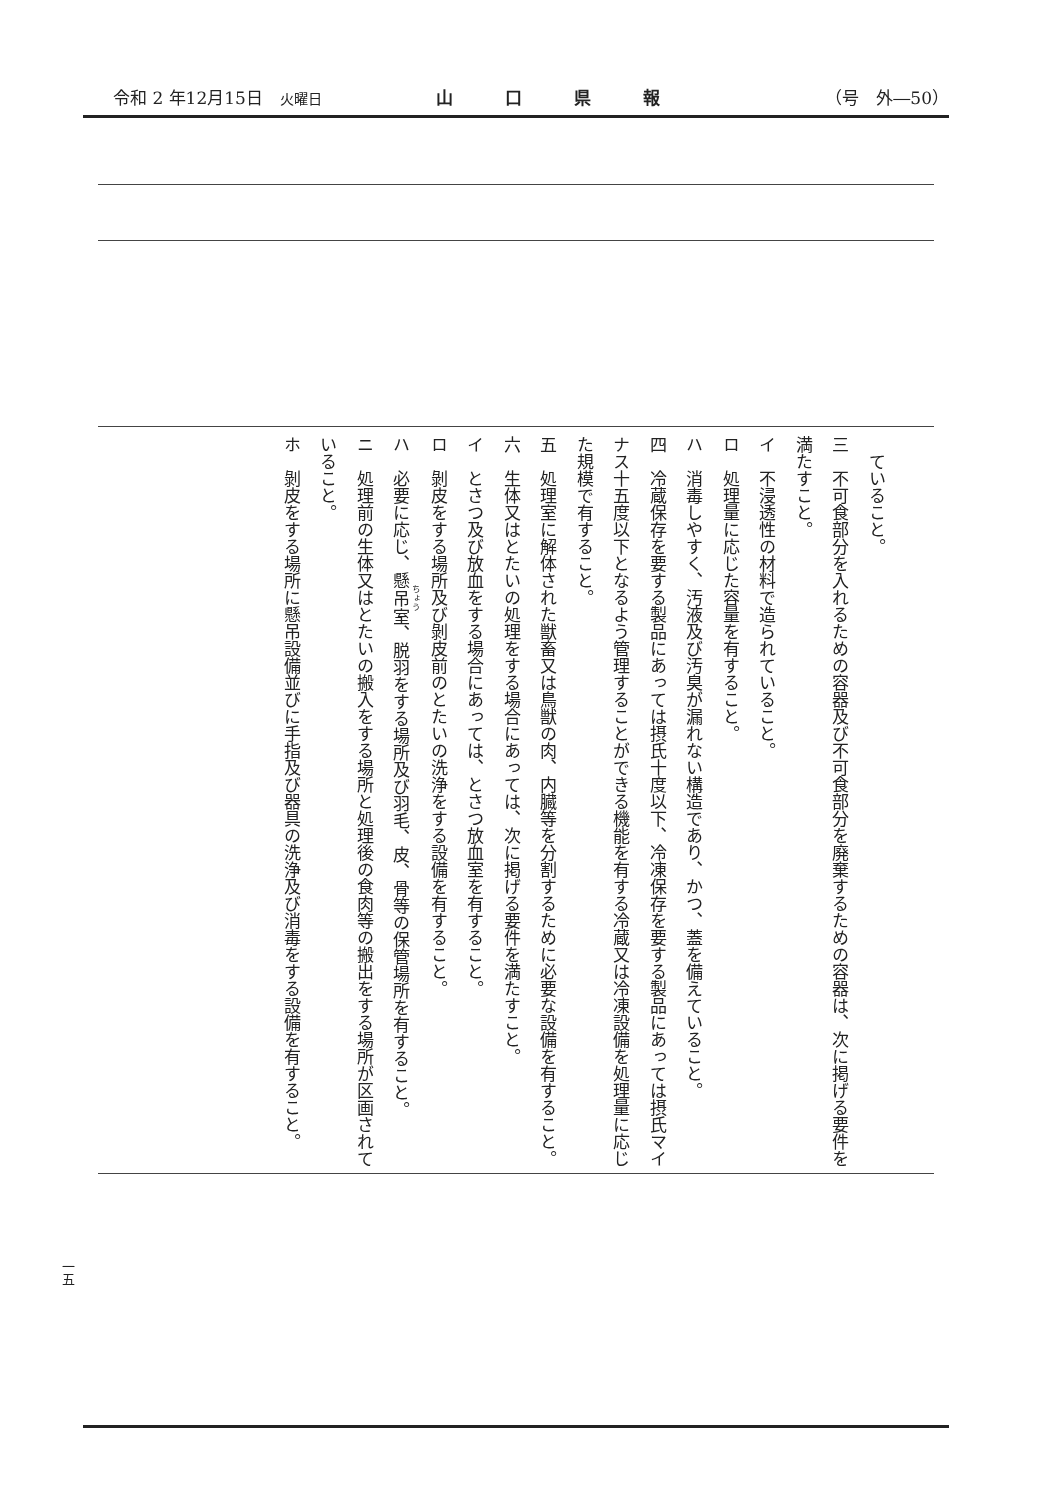令和 2 年12月15日　火曜日 山口県報 （号　外―50）
ていること。
三　不可食部分を入れるための容器及び不可食部分を廃棄するための容器は、次に掲げる要件を満たすこと。
イ　不浸透性の材料で造られていること。
ロ　処理量に応じた容量を有すること。
ハ　消毒しやすく、汚液及び汚臭が漏れない構造であり、かつ、蓋を備えていること。
四　冷蔵保存を要する製品にあっては摂氏十度以下、冷凍保存を要する製品にあっては摂氏マイナス十五度以下となるよう管理することができる機能を有する冷蔵又は冷凍設備を処理量に応じた規模で有すること。
五　処理室に解体された獣畜又は鳥獣の肉、内臓等を分割するために必要な設備を有すること。
六　生体又はとたいの処理をする場合にあっては、次に掲げる要件を満たすこと。
イ　とさつ及び放血をする場合にあっては、とさつ放血室を有すること。
ロ　剝皮をする場所及び剝皮前のとたいの洗浄をする設備を有すること。
ハ　必要に応じ、懸吊室、脱羽をする場所及び羽毛、皮、骨等の保管場所を有すること。
ニ　処理前の生体又はとたいの搬入をする場所と処理後の食肉等の搬出をする場所が区画されていること。
ホ　剝皮をする場所に懸吊設備並びに手指及び器具の洗浄及び消毒をする設備を有すること。
一五